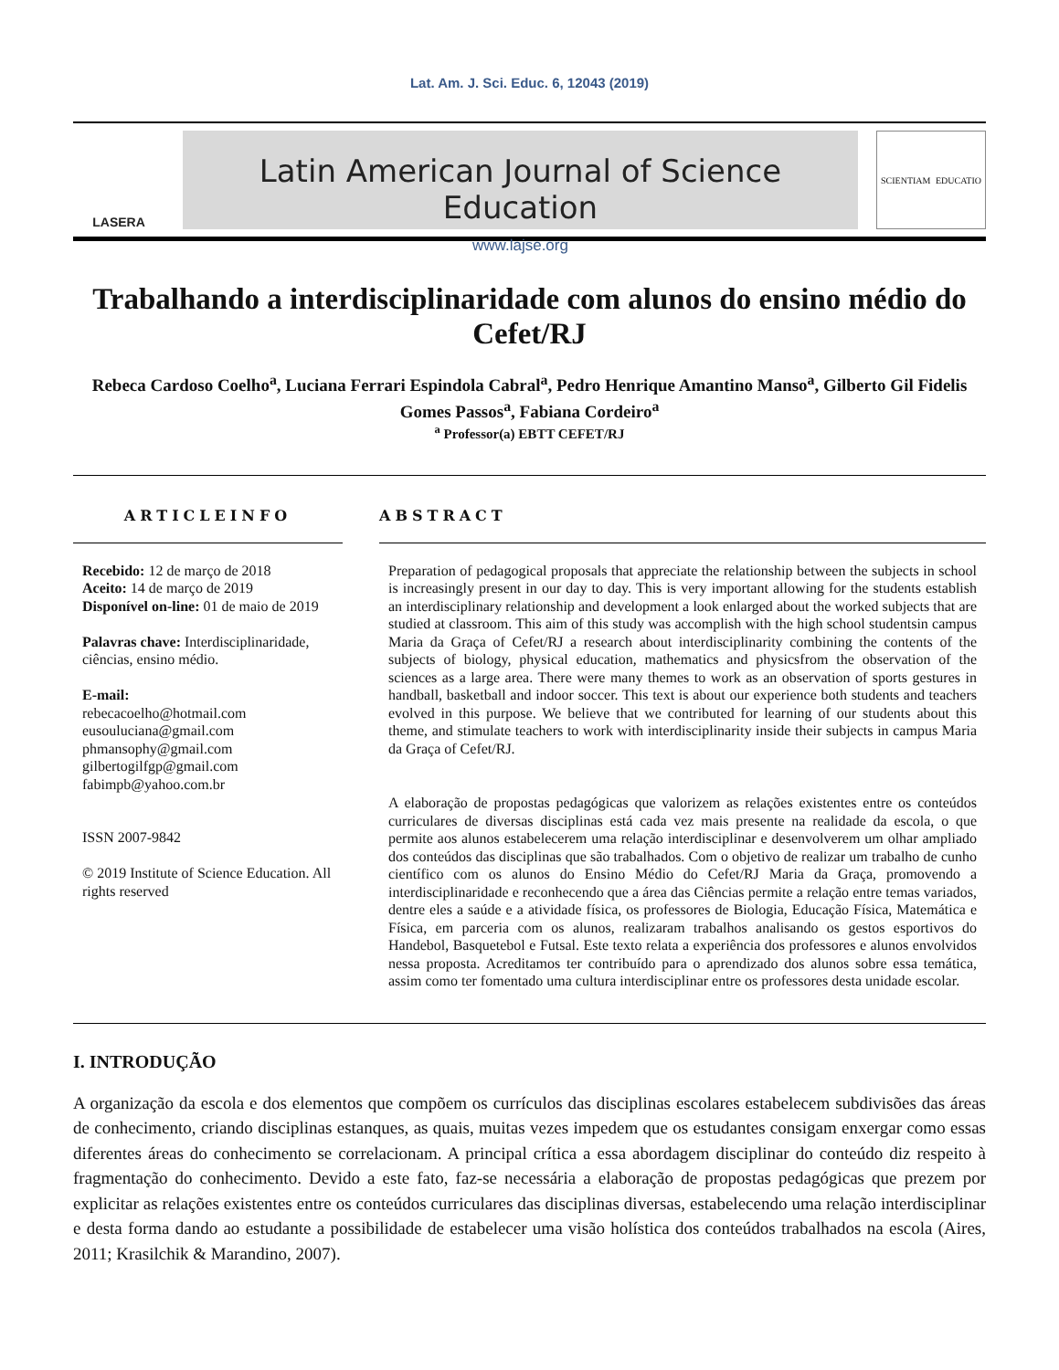Lat. Am. J. Sci. Educ. 6, 12043 (2019)
LASERA
Latin American Journal of Science Education
www.lajse.org
SCIENTIAM EDUCATIO
Trabalhando a interdisciplinaridade com alunos do ensino médio do Cefet/RJ
Rebeca Cardoso Coelho<sup>a</sup>, Luciana Ferrari Espindola Cabral<sup>a</sup>, Pedro Henrique Amantino Manso<sup>a</sup>, Gilberto Gil Fidelis Gomes Passos<sup>a</sup>, Fabiana Cordeiro<sup>a</sup>
<sup>a</sup> Professor(a) EBTT CEFET/RJ
ARTICLEINFO
Recebido: 12 de março de 2018
Aceito: 14 de março de 2019
Disponível on-line: 01 de maio de 2019
Palavras chave: Interdisciplinaridade, ciências, ensino médio.
E-mail:
rebecacoelho@hotmail.com
eusouluciana@gmail.com
phmansophy@gmail.com
gilbertogilfgp@gmail.com
fabimpb@yahoo.com.br
ISSN 2007-9842
© 2019 Institute of Science Education. All rights reserved
ABSTRACT
Preparation of pedagogical proposals that appreciate the relationship between the subjects in school is increasingly present in our day to day. This is very important allowing for the students establish an interdisciplinary relationship and development a look enlarged about the worked subjects that are studied at classroom. This aim of this study was accomplish with the high school studentsin campus Maria da Graça of Cefet/RJ a research about interdisciplinarity combining the contents of the subjects of biology, physical education, mathematics and physicsfrom the observation of the sciences as a large area. There were many themes to work as an observation of sports gestures in handball, basketball and indoor soccer. This text is about our experience both students and teachers evolved in this purpose. We believe that we contributed for learning of our students about this theme, and stimulate teachers to work with interdisciplinarity inside their subjects in campus Maria da Graça of Cefet/RJ.
A elaboração de propostas pedagógicas que valorizem as relações existentes entre os conteúdos curriculares de diversas disciplinas está cada vez mais presente na realidade da escola, o que permite aos alunos estabelecerem uma relação interdisciplinar e desenvolverem um olhar ampliado dos conteúdos das disciplinas que são trabalhados. Com o objetivo de realizar um trabalho de cunho científico com os alunos do Ensino Médio do Cefet/RJ Maria da Graça, promovendo a interdisciplinaridade e reconhecendo que a área das Ciências permite a relação entre temas variados, dentre eles a saúde e a atividade física, os professores de Biologia, Educação Física, Matemática e Física, em parceria com os alunos, realizaram trabalhos analisando os gestos esportivos do Handebol, Basquetebol e Futsal. Este texto relata a experiência dos professores e alunos envolvidos nessa proposta. Acreditamos ter contribuído para o aprendizado dos alunos sobre essa temática, assim como ter fomentado uma cultura interdisciplinar entre os professores desta unidade escolar.
I. INTRODUÇÃO
A organização da escola e dos elementos que compõem os currículos das disciplinas escolares estabelecem subdivisões das áreas de conhecimento, criando disciplinas estanques, as quais, muitas vezes impedem que os estudantes consigam enxergar como essas diferentes áreas do conhecimento se correlacionam. A principal crítica a essa abordagem disciplinar do conteúdo diz respeito à fragmentação do conhecimento. Devido a este fato, faz-se necessária a elaboração de propostas pedagógicas que prezem por explicitar as relações existentes entre os conteúdos curriculares das disciplinas diversas, estabelecendo uma relação interdisciplinar e desta forma dando ao estudante a possibilidade de estabelecer uma visão holística dos conteúdos trabalhados na escola (Aires, 2011; Krasilchik & Marandino, 2007).